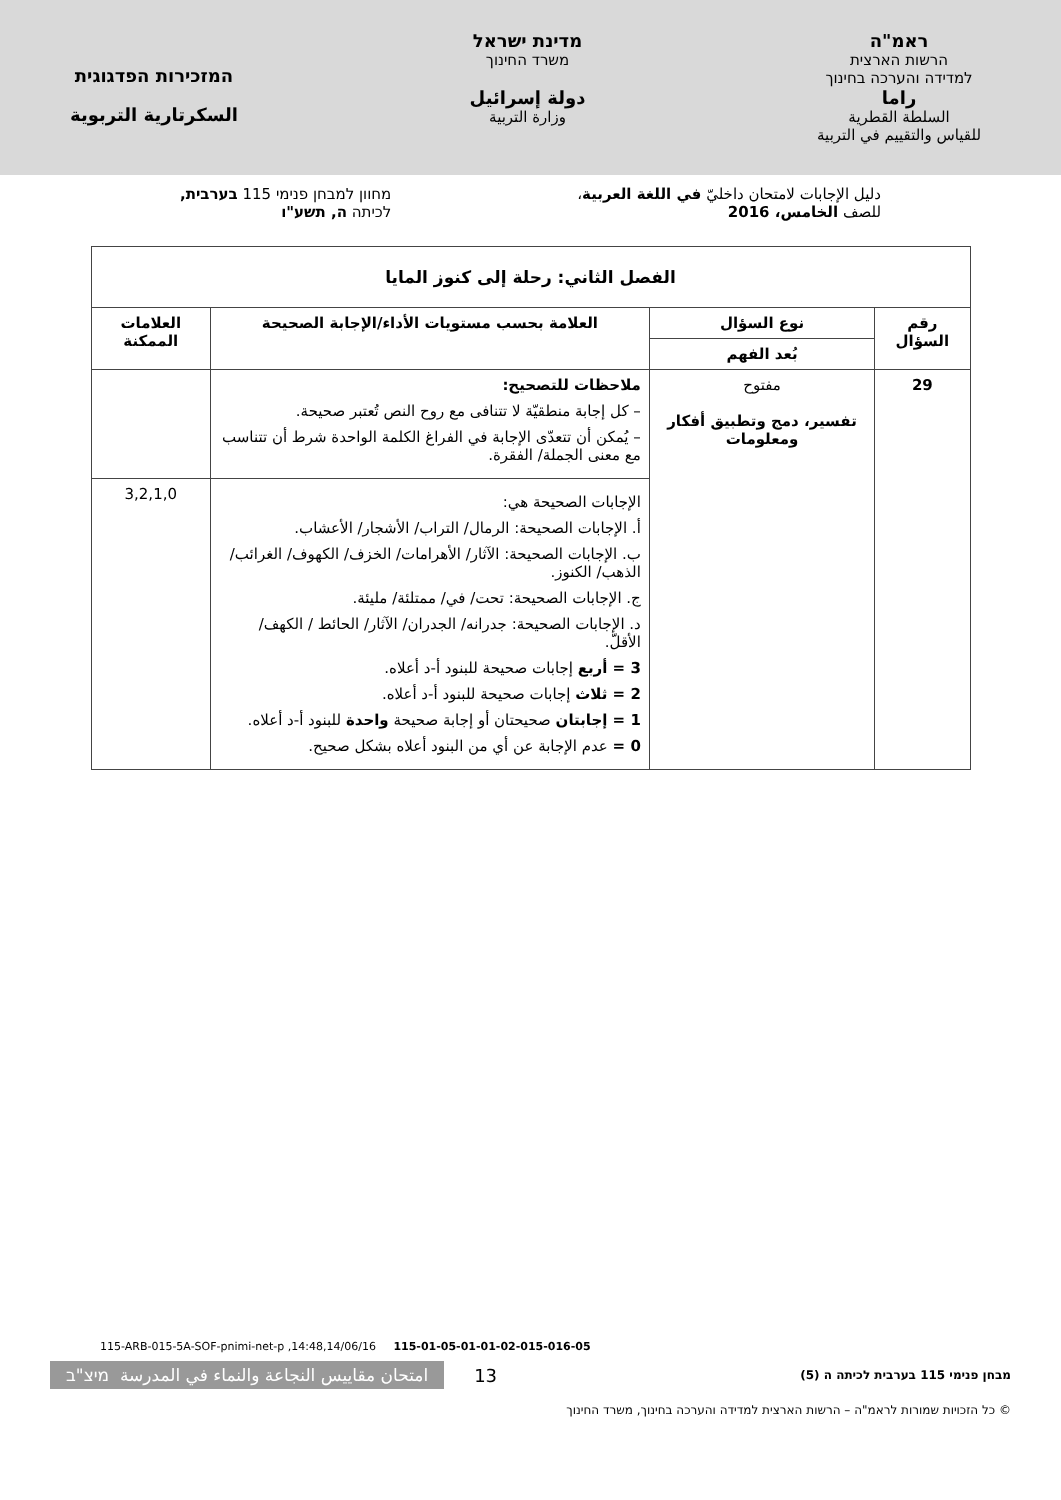ראמ"ה
הרשות הארצית
למדידה והערכה בחינוך
راما
السلطة القطرية
للقياس والتقييم في التربية
מדינת ישראל
משרד החינוך
دولة إسرائيل
وزارة التربية
המזכירות הפדגוגית
السكرتارية التربوية
دليل الإجابات لامتحان داخليّ في اللغة العربية،
للصف الخامس، 2016
מחוון למבחן פנימי 115 בערבית,
לכיתה ה, תשע"ו
| الفصل الثاني: رحلة إلى كنوز المايا | | | |
| --- | --- | --- | --- |
| رقم السؤال | نوع السؤال | العلامة بحسب مستويات الأداء/الإجابة الصحيحة | العلامات الممكنة |
| | بُعد الفهم | | |
| 29 | مفتوح تفسير، دمج وتطبيق أفكار ومعلومات | ملاحظات للتصحيح: – كل إجابة منطقيّة لا تتنافى مع روح النص تُعتبر صحيحة. – يُمكن أن تتعدّى الإجابة في الفراغ الكلمة الواحدة شرط أن تتناسب مع معنى الجملة/ الفقرة. | |
| | | الإجابات الصحيحة هي: أ. الإجابات الصحيحة: الرمال/ التراب/ الأشجار/ الأعشاب. ب. الإجابات الصحيحة: الآثار/ الأهرامات/ الخزف/ الكهوف/ الغرائب/ الذهب/ الكنوز. ج. الإجابات الصحيحة: تحت/ في/ ممتلئة/ مليئة. د. الإجابات الصحيحة: جدرانه/ الجدران/ الآثار/ الحائط / الكهف/ الأقلّ. 3 = أربع إجابات صحيحة للبنود أ-د أعلاه. 2 = ثلاث إجابات صحيحة للبنود أ-د أعلاه. 1 = إجابتان صحيحتان أو إجابة صحيحة واحدة للبنود أ-د أعلاه. 0 = عدم الإجابة عن أي من البنود أعلاه بشكل صحيح. | 3,2,1,0 |
115-ARB-015-5A-SOF-pnimi-net-p ,14:48,14/06/16 115-01-05-01-01-02-015-016-05
מבחן פנימי 115 בערבית לכיתה ה (5) 13 امتحان مقاييس النجاعة والنماء في المدرسة מיצ"ב
© כל הזכויות שמורות לראמ"ה – הרשות הארצית למדידה והערכה בחינוך, משרד החינוך